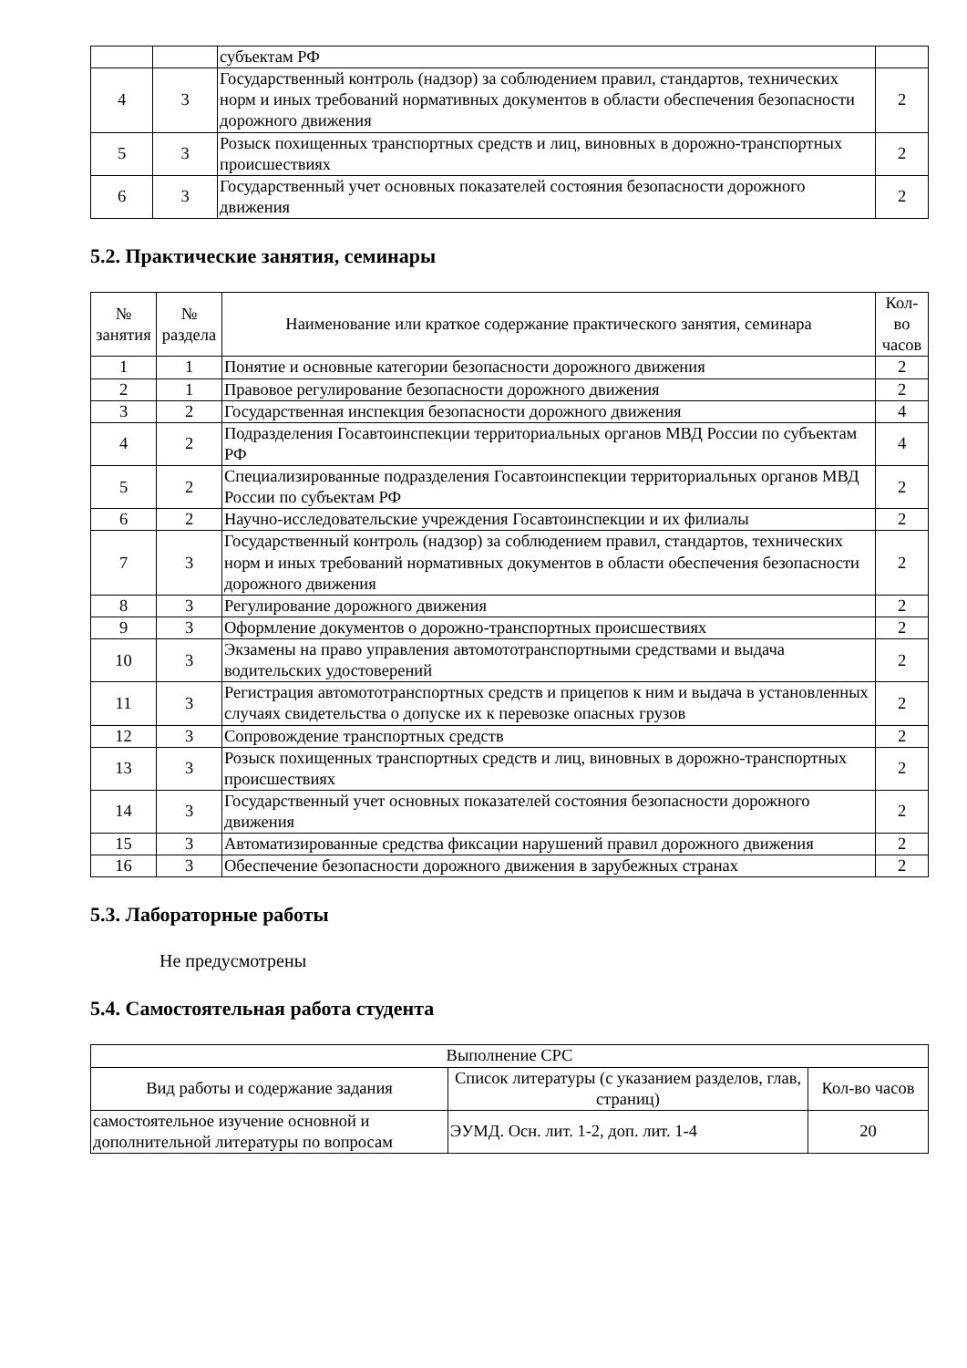| | | субъектам РФ | |
| 4 | 3 | Государственный контроль (надзор) за соблюдением правил, стандартов, технических норм и иных требований нормативных документов в области обеспечения безопасности дорожного движения | 2 |
| 5 | 3 | Розыск похищенных транспортных средств и лиц, виновных в дорожно-транспортных происшествиях | 2 |
| 6 | 3 | Государственный учет основных показателей состояния безопасности дорожного движения | 2 |
5.2. Практические занятия, семинары
| № занятия | № раздела | Наименование или краткое содержание практического занятия, семинара | Кол-во часов |
| --- | --- | --- | --- |
| 1 | 1 | Понятие и основные категории безопасности дорожного движения | 2 |
| 2 | 1 | Правовое регулирование безопасности дорожного движения | 2 |
| 3 | 2 | Государственная инспекция безопасности дорожного движения | 4 |
| 4 | 2 | Подразделения Госавтоинспекции территориальных органов МВД России по субъектам РФ | 4 |
| 5 | 2 | Специализированные подразделения Госавтоинспекции территориальных органов МВД России по субъектам РФ | 2 |
| 6 | 2 | Научно-исследовательские учреждения Госавтоинспекции и их филиалы | 2 |
| 7 | 3 | Государственный контроль (надзор) за соблюдением правил, стандартов, технических норм и иных требований нормативных документов в области обеспечения безопасности дорожного движения | 2 |
| 8 | 3 | Регулирование дорожного движения | 2 |
| 9 | 3 | Оформление документов о дорожно-транспортных происшествиях | 2 |
| 10 | 3 | Экзамены на право управления автомототранспортными средствами и выдача водительских удостоверений | 2 |
| 11 | 3 | Регистрация автомототранспортных средств и прицепов к ним и выдача в установленных случаях свидетельства о допуске их к перевозке опасных грузов | 2 |
| 12 | 3 | Сопровождение транспортных средств | 2 |
| 13 | 3 | Розыск похищенных транспортных средств и лиц, виновных в дорожно-транспортных происшествиях | 2 |
| 14 | 3 | Государственный учет основных показателей состояния безопасности дорожного движения | 2 |
| 15 | 3 | Автоматизированные средства фиксации нарушений правил дорожного движения | 2 |
| 16 | 3 | Обеспечение безопасности дорожного движения в зарубежных странах | 2 |
5.3. Лабораторные работы
Не предусмотрены
5.4. Самостоятельная работа студента
| Выполнение СРС | | |
| --- | --- | --- |
| Вид работы и содержание задания | Список литературы (с указанием разделов, глав, страниц) | Кол-во часов |
| самостоятельное изучение основной и дополнительной литературы по вопросам | ЭУМД. Осн. лит. 1-2, доп. лит. 1-4 | 20 |